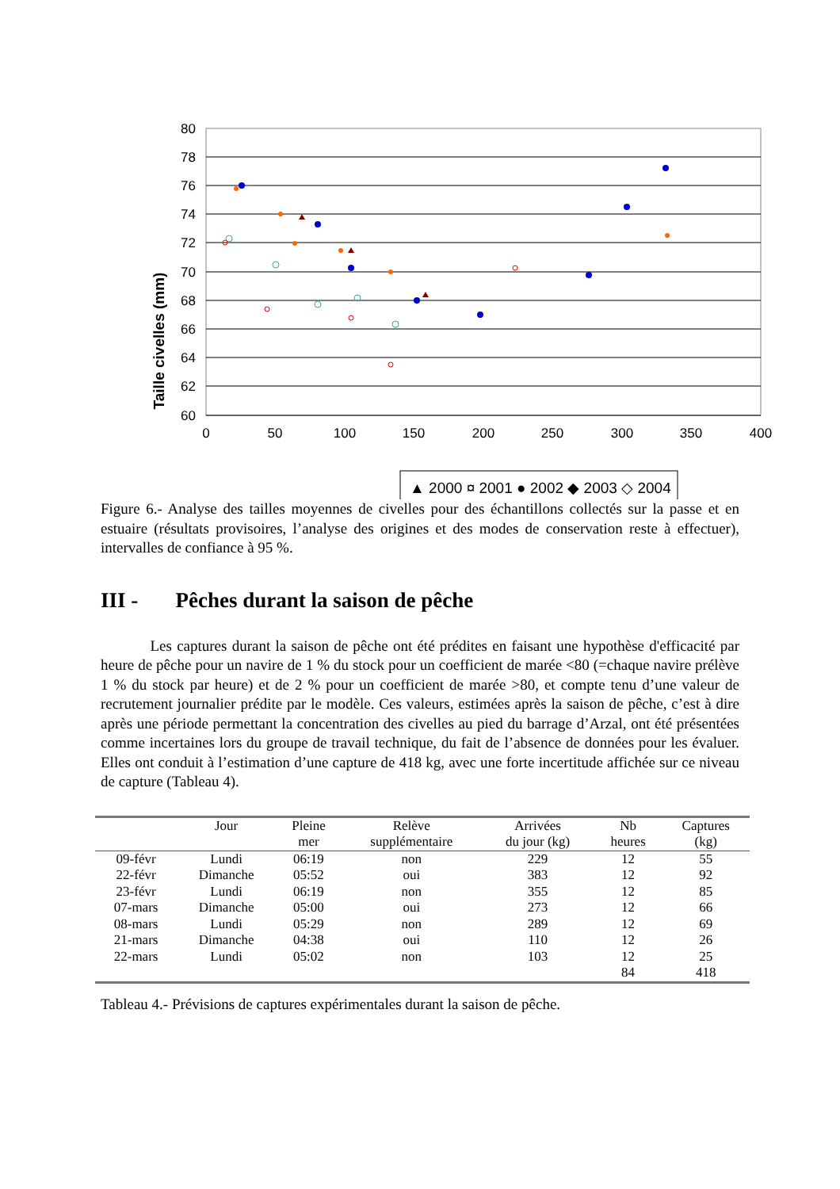Taille civelles (mm)
80
78
76
74
72
70
68
66
64
62
60
0
50
100
150
200
250
300
350
400
▲ 2000 ¤ 2001 ● 2002 ◆ 2003 ◇ 2004
Figure 6.- Analyse des tailles moyennes de civelles pour des échantillons collectés sur la passe et en estuaire (résultats provisoires, l’analyse des origines et des modes de conservation reste à effectuer), intervalles de confiance à 95 %.
III - Pêches durant la saison de pêche
Les captures durant la saison de pêche ont été prédites en faisant une hypothèse d'efficacité par heure de pêche pour un navire de 1 % du stock pour un coefficient de marée <80 (=chaque navire prélève 1 % du stock par heure) et de 2 % pour un coefficient de marée >80, et compte tenu d’une valeur de recrutement journalier prédite par le modèle. Ces valeurs, estimées après la saison de pêche, c’est à dire après une période permettant la concentration des civelles au pied du barrage d’Arzal, ont été présentées comme incertaines lors du groupe de travail technique, du fait de l’absence de données pour les évaluer. Elles ont conduit à l’estimation d’une capture de 418 kg, avec une forte incertitude affichée sur ce niveau de capture (Tableau 4).
| | Jour | Pleine | Relève | Arrivées | Nb | Captures |
| --- | --- | --- | --- | --- | --- | --- |
| | | mer | supplémentaire | du jour (kg) | heures | (kg) |
| 09-févr | Lundi | 06:19 | non | 229 | 12 | 55 |
| 22-févr | Dimanche | 05:52 | oui | 383 | 12 | 92 |
| 23-févr | Lundi | 06:19 | non | 355 | 12 | 85 |
| 07-mars | Dimanche | 05:00 | oui | 273 | 12 | 66 |
| 08-mars | Lundi | 05:29 | non | 289 | 12 | 69 |
| 21-mars | Dimanche | 04:38 | oui | 110 | 12 | 26 |
| 22-mars | Lundi | 05:02 | non | 103 | 12 | 25 |
| | | | | | 84 | 418 |
Tableau 4.- Prévisions de captures expérimentales durant la saison de pêche.